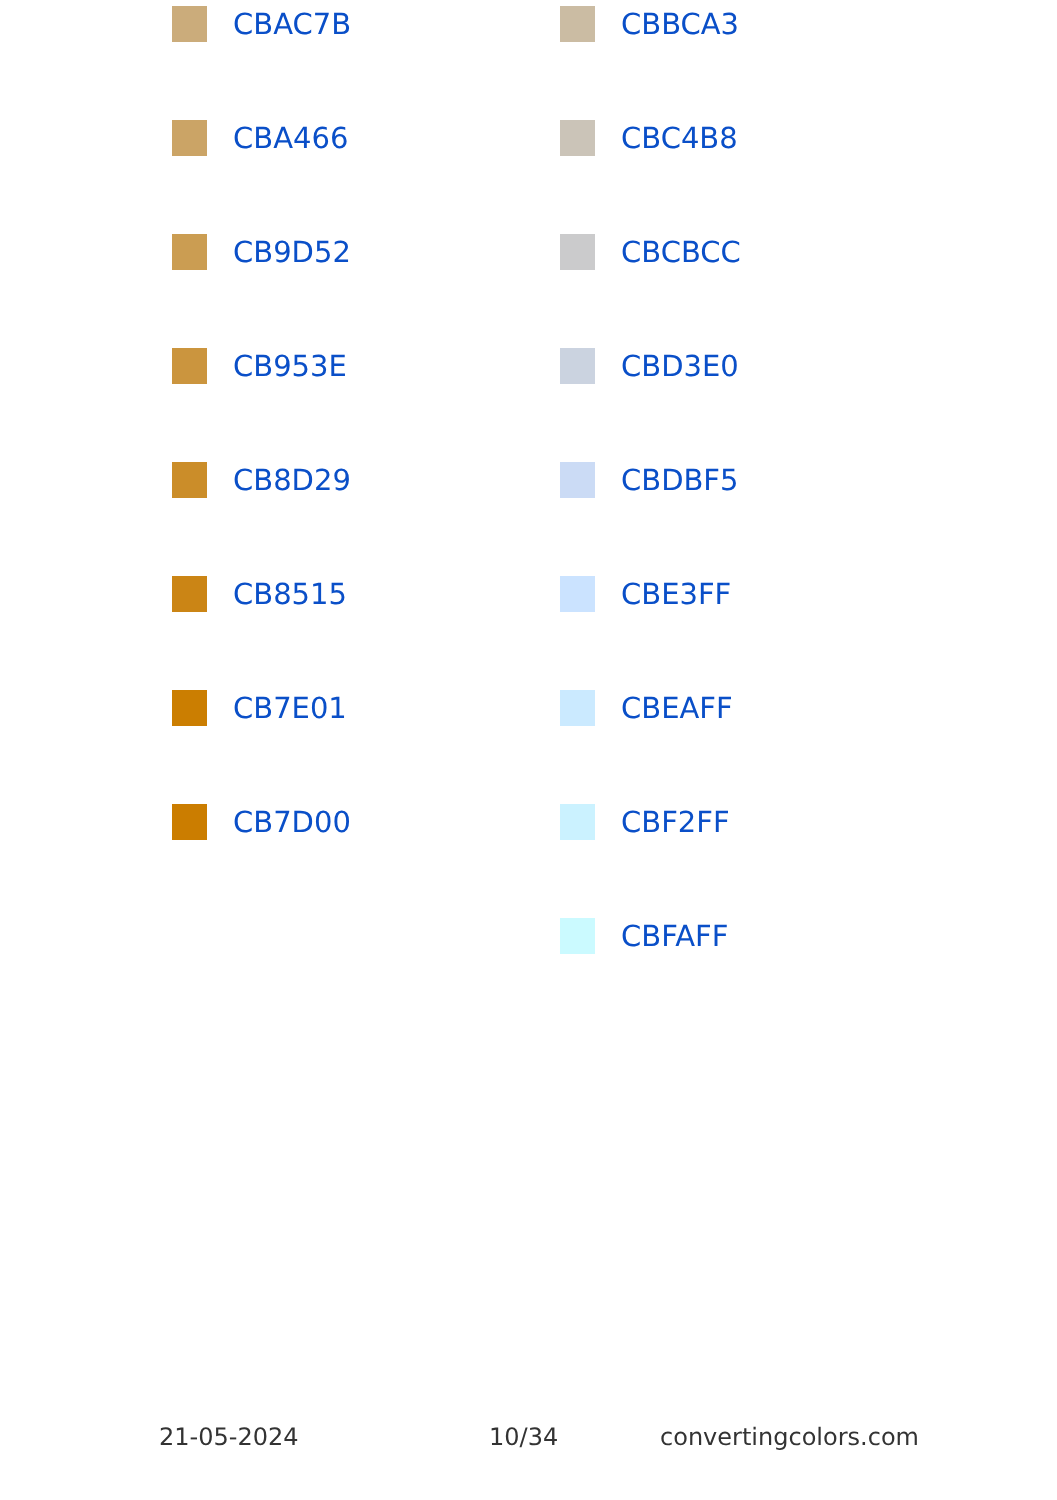CBAC7B CBBCA3
CBA466 CBC4B8
CB9D52 CBCBCC
CB953E CBD3E0
CB8D29 CBDBF5
CB8515 CBE3FF
CB7E01 CBEAFF
CB7D00 CBF2FF
CBFAFF
21-05-2024 10/34 convertingcolors.com